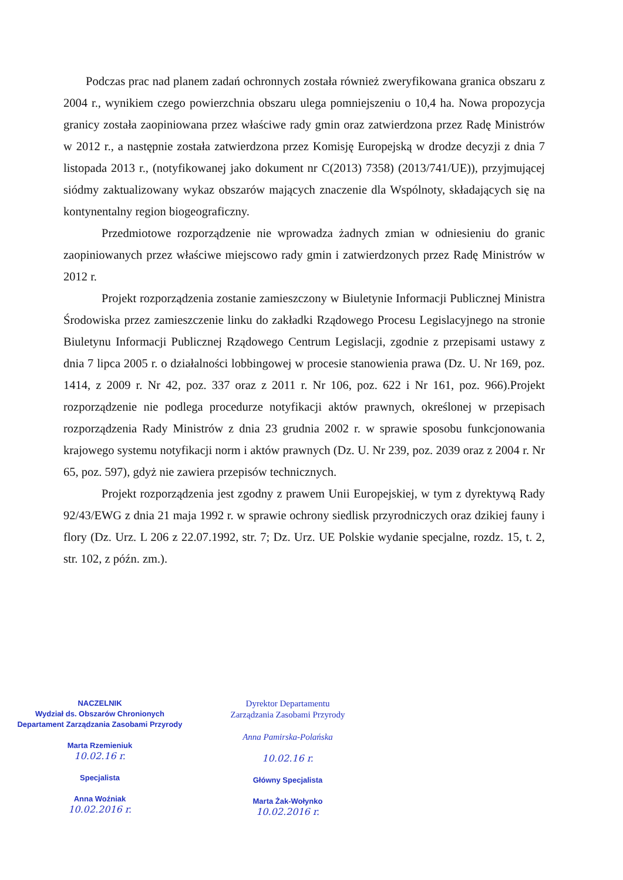Podczas prac nad planem zadań ochronnych została również zweryfikowana granica obszaru z 2004 r., wynikiem czego powierzchnia obszaru ulega pomniejszeniu o 10,4 ha. Nowa propozycja granicy została zaopiniowana przez właściwe rady gmin oraz zatwierdzona przez Radę Ministrów w 2012 r., a następnie została zatwierdzona przez Komisję Europejską w drodze decyzji z dnia 7 listopada 2013 r., (notyfikowanej jako dokument nr C(2013) 7358) (2013/741/UE)), przyjmującej siódmy zaktualizowany wykaz obszarów mających znaczenie dla Wspólnoty, składających się na kontynentalny region biogeograficzny.
Przedmiotowe rozporządzenie nie wprowadza żadnych zmian w odniesieniu do granic zaopiniowanych przez właściwe miejscowo rady gmin i zatwierdzonych przez Radę Ministrów w 2012 r.
Projekt rozporządzenia zostanie zamieszczony w Biuletynie Informacji Publicznej Ministra Środowiska przez zamieszczenie linku do zakładki Rządowego Procesu Legislacyjnego na stronie Biuletynu Informacji Publicznej Rządowego Centrum Legislacji, zgodnie z przepisami ustawy z dnia 7 lipca 2005 r. o działalności lobbingowej w procesie stanowienia prawa (Dz. U. Nr 169, poz. 1414, z 2009 r. Nr 42, poz. 337 oraz z 2011 r. Nr 106, poz. 622 i Nr 161, poz. 966).Projekt rozporządzenie nie podlega procedurze notyfikacji aktów prawnych, określonej w przepisach rozporządzenia Rady Ministrów z dnia 23 grudnia 2002 r. w sprawie sposobu funkcjonowania krajowego systemu notyfikacji norm i aktów prawnych (Dz. U. Nr 239, poz. 2039 oraz z 2004 r. Nr 65, poz. 597), gdyż nie zawiera przepisów technicznych.
Projekt rozporządzenia jest zgodny z prawem Unii Europejskiej, w tym z dyrektywą Rady 92/43/EWG z dnia 21 maja 1992 r. w sprawie ochrony siedlisk przyrodniczych oraz dzikiej fauny i flory (Dz. Urz. L 206 z 22.07.1992, str. 7; Dz. Urz. UE Polskie wydanie specjalne, rozdz. 15, t. 2, str. 102, z późn. zm.).
NACZELNIK
Wydział ds. Obszarów Chronionych
Departament Zarządzania Zasobami Przyrody
Marta Rzemieniuk
10.02.16 r.
Specjalista
Anna Woźniak
10.02.2016 r.
Dyrektor Departamentu
Zarządzania Zasobami Przyrody
Anna Pamirska-Polańska
10.02.16 r.
Główny Specjalista
Marta Żak-Wołynko
10.02.2016 r.